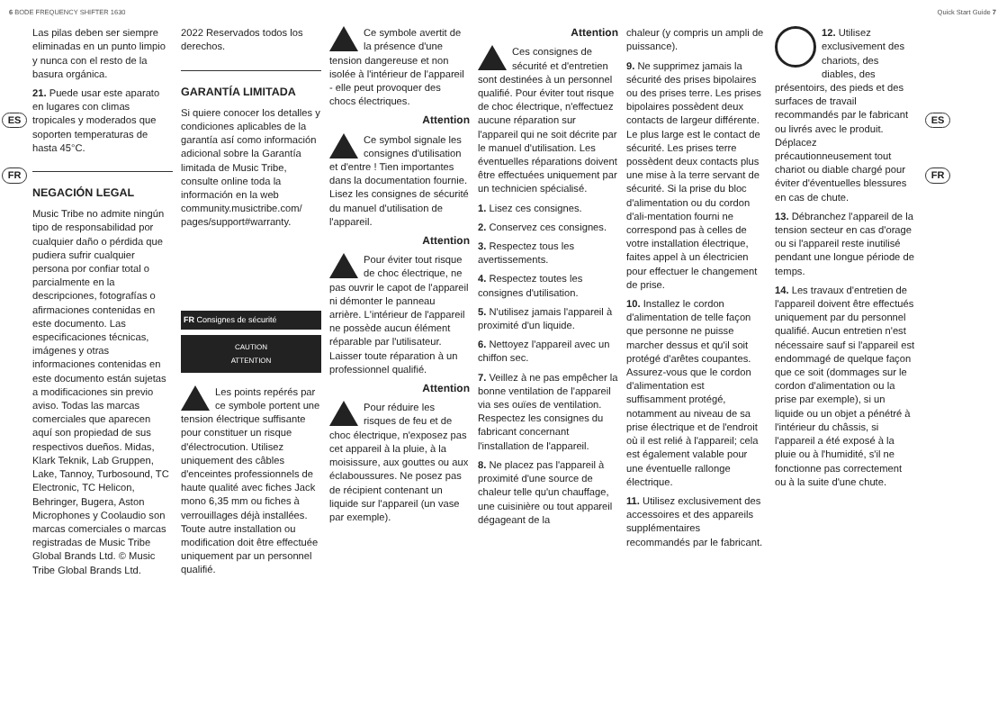6 BODE FREQUENCY SHIFTER 1630 Quick Start Guide 7
ES
FR
Las pilas deben ser siempre eliminadas en un punto limpio y nunca con el resto de la basura orgánica.
21. Puede usar este aparato en lugares con climas tropicales y moderados que soporten temperaturas de hasta 45°C.
NEGACIÓN LEGAL
Music Tribe no admite ningún tipo de responsabilidad por cualquier daño o pérdida que pudiera sufrir cualquier persona por confiar total o parcialmente en la descripciones, fotografías o afirmaciones contenidas en este documento. Las especificaciones técnicas, imágenes y otras informaciones contenidas en este documento están sujetas a modificaciones sin previo aviso. Todas las marcas comerciales que aparecen aquí son propiedad de sus respectivos dueños. Midas, Klark Teknik, Lab Gruppen, Lake, Tannoy, Turbosound, TC Electronic, TC Helicon, Behringer, Bugera, Aston Microphones y Coolaudio son marcas comerciales o marcas registradas de Music Tribe Global Brands Ltd. © Music Tribe Global Brands Ltd.
2022 Reservados todos los derechos.
GARANTÍA LIMITADA
Si quiere conocer los detalles y condiciones aplicables de la garantía así como información adicional sobre la Garantía limitada de Music Tribe, consulte online toda la información en la web community.musictribe.com/ pages/support#warranty.
FR Consignes de sécurité
CAUTION
ATTENTION
Les points repérés par ce symbole portent une tension électrique suffisante pour constituer un risque d'électrocution. Utilisez uniquement des câbles d'enceintes professionnels de haute qualité avec fiches Jack mono 6,35 mm ou fiches à verrouillages déjà installées. Toute autre installation ou modification doit être effectuée uniquement par un personnel qualifié.
Ce symbole avertit de la présence d'une tension dangereuse et non isolée à l'intérieur de l'appareil - elle peut provoquer des chocs électriques.
Attention
Ce symbol signale les consignes d'utilisation et d'entre ! Tien importantes dans la documentation fournie. Lisez les consignes de sécurité du manuel d'utilisation de l'appareil.
Attention
Pour éviter tout risque de choc électrique, ne pas ouvrir le capot de l'appareil ni démonter le panneau arrière. L'intérieur de l'appareil ne possède aucun élément réparable par l'utilisateur. Laisser toute réparation à un professionnel qualifié.
Attention
Pour réduire les risques de feu et de choc électrique, n'exposez pas cet appareil à la pluie, à la moisissure, aux gouttes ou aux éclaboussures. Ne posez pas de récipient contenant un liquide sur l'appareil (un vase par exemple).
Attention
Ces consignes de sécurité et d'entretien sont destinées à un personnel qualifié. Pour éviter tout risque de choc électrique, n'effectuez aucune réparation sur l'appareil qui ne soit décrite par le manuel d'utilisation. Les éventuelles réparations doivent être effectuées uniquement par un technicien spécialisé.
1. Lisez ces consignes.
2. Conservez ces consignes.
3. Respectez tous les avertissements.
4. Respectez toutes les consignes d'utilisation.
5. N'utilisez jamais l'appareil à proximité d'un liquide.
6. Nettoyez l'appareil avec un chiffon sec.
7. Veillez à ne pas empêcher la bonne ventilation de l'appareil via ses ouïes de ventilation. Respectez les consignes du fabricant concernant l'installation de l'appareil.
8. Ne placez pas l'appareil à proximité d'une source de chaleur telle qu'un chauffage, une cuisinière ou tout appareil dégageant de la
chaleur (y compris un ampli de puissance).
9. Ne supprimez jamais la sécurité des prises bipolaires ou des prises terre. Les prises bipolaires possèdent deux contacts de largeur différente. Le plus large est le contact de sécurité. Les prises terre possèdent deux contacts plus une mise à la terre servant de sécurité. Si la prise du bloc d'alimentation ou du cordon d'ali-mentation fourni ne correspond pas à celles de votre installation électrique, faites appel à un électricien pour effectuer le changement de prise.
10. Installez le cordon d'alimentation de telle façon que personne ne puisse marcher dessus et qu'il soit protégé d'arêtes coupantes. Assurez-vous que le cordon d'alimentation est suffisamment protégé, notamment au niveau de sa prise électrique et de l'endroit où il est relié à l'appareil; cela est également valable pour une éventuelle rallonge électrique.
11. Utilisez exclusivement des accessoires et des appareils supplémentaires recommandés par le fabricant.
12. Utilisez exclusivement des chariots, des diables, des présentoirs, des pieds et des surfaces de travail recommandés par le fabricant ou livrés avec le produit. Déplacez précautionneusement tout chariot ou diable chargé pour éviter d'éventuelles blessures en cas de chute.
13. Débranchez l'appareil de la tension secteur en cas d'orage ou si l'appareil reste inutilisé pendant une longue période de temps.
14. Les travaux d'entretien de l'appareil doivent être effectués uniquement par du personnel qualifié. Aucun entretien n'est nécessaire sauf si l'appareil est endommagé de quelque façon que ce soit (dommages sur le cordon d'alimentation ou la prise par exemple), si un liquide ou un objet a pénétré à l'intérieur du châssis, si l'appareil a été exposé à la pluie ou à l'humidité, s'il ne fonctionne pas correctement ou à la suite d'une chute.
ES
FR